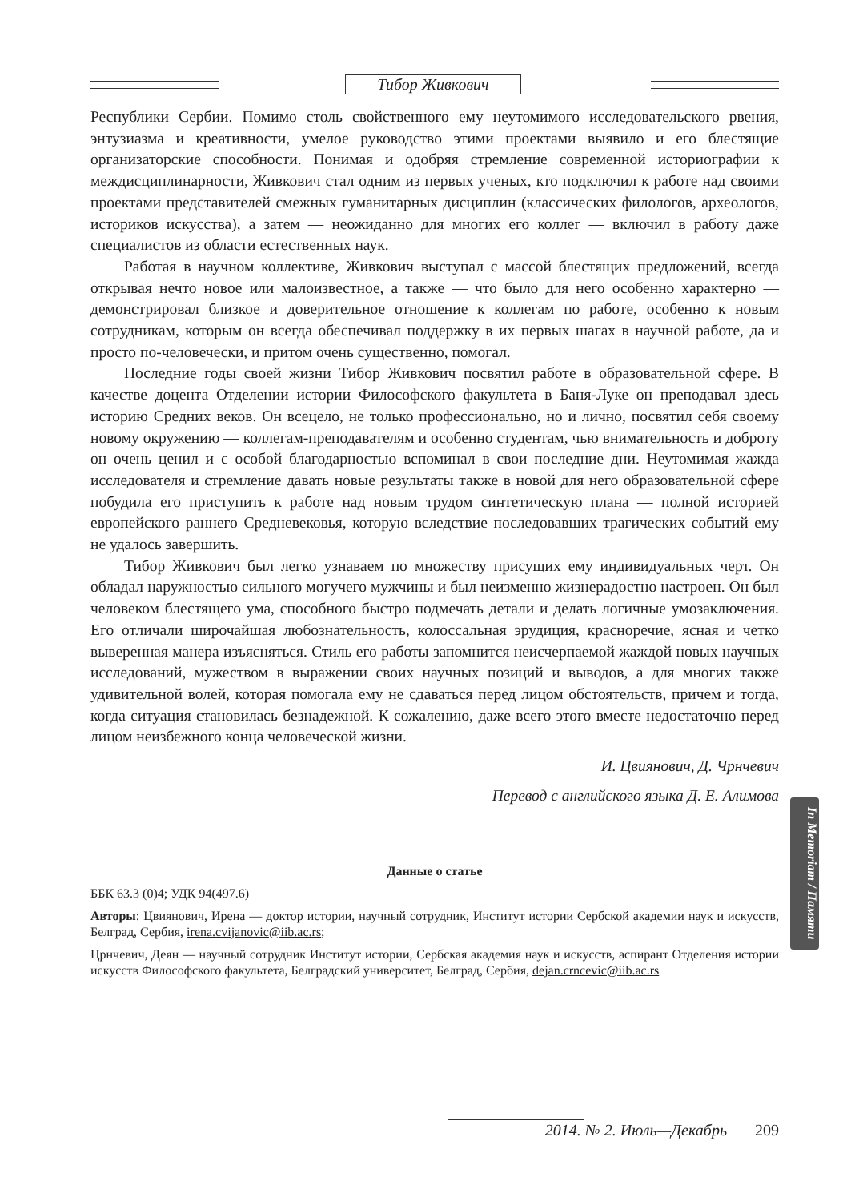Тибор Живкович
In Memoriam / Памяти
Республики Сербии. Помимо столь свойственного ему неутомимого исследовательского рвения, энтузиазма и креативности, умелое руководство этими проектами выявило и его блестящие организаторские способности. Понимая и одобряя стремление современной историографии к междисциплинарности, Живкович стал одним из первых ученых, кто подключил к работе над своими проектами представителей смежных гуманитарных дисциплин (классических филологов, археологов, историков искусства), а затем — неожиданно для многих его коллег — включил в работу даже специалистов из области естественных наук.
Работая в научном коллективе, Живкович выступал с массой блестящих предложений, всегда открывая нечто новое или малоизвестное, а также — что было для него особенно характерно — демонстрировал близкое и доверительное отношение к коллегам по работе, особенно к новым сотрудникам, которым он всегда обеспечивал поддержку в их первых шагах в научной работе, да и просто по-человечески, и притом очень существенно, помогал.
Последние годы своей жизни Тибор Живкович посвятил работе в образовательной сфере. В качестве доцента Отделении истории Философского факультета в Баня-Луке он преподавал здесь историю Средних веков. Он всецело, не только профессионально, но и лично, посвятил себя своему новому окружению — коллегам-преподавателям и особенно студентам, чью внимательность и доброту он очень ценил и с особой благодарностью вспоминал в свои последние дни. Неутомимая жажда исследователя и стремление давать новые результаты также в новой для него образовательной сфере побудила его приступить к работе над новым трудом синтетическую плана — полной историей европейского раннего Средневековья, которую вследствие последовавших трагических событий ему не удалось завершить.
Тибор Живкович был легко узнаваем по множеству присущих ему индивидуальных черт. Он обладал наружностью сильного могучего мужчины и был неизменно жизнерадостно настроен. Он был человеком блестящего ума, способного быстро подмечать детали и делать логичные умозаключения. Его отличали широчайшая любознательность, колоссальная эрудиция, красноречие, ясная и четко выверенная манера изъясняться. Стиль его работы запомнится неисчерпаемой жаждой новых научных исследований, мужеством в выражении своих научных позиций и выводов, а для многих также удивительной волей, которая помогала ему не сдаваться перед лицом обстоятельств, причем и тогда, когда ситуация становилась безнадежной. К сожалению, даже всего этого вместе недостаточно перед лицом неизбежного конца человеческой жизни.
И. Цвиянович, Д. Чрнчевич
Перевод с английского языка Д. Е. Алимова
Данные о статье
ББК 63.3 (0)4; УДК 94(497.6)
Авторы: Цвиянович, Ирена — доктор истории, научный сотрудник, Институт истории Сербской академии наук и искусств, Белград, Сербия, irena.cvijanovic@iib.ac.rs;
Црнчевич, Деян — научный сотрудник Институт истории, Сербская академия наук и искусств, аспирант Отделения истории искусств Философского факультета, Белградский университет, Белград, Сербия, dejan.crncevic@iib.ac.rs
2014. № 2. Июль—Декабрь 209